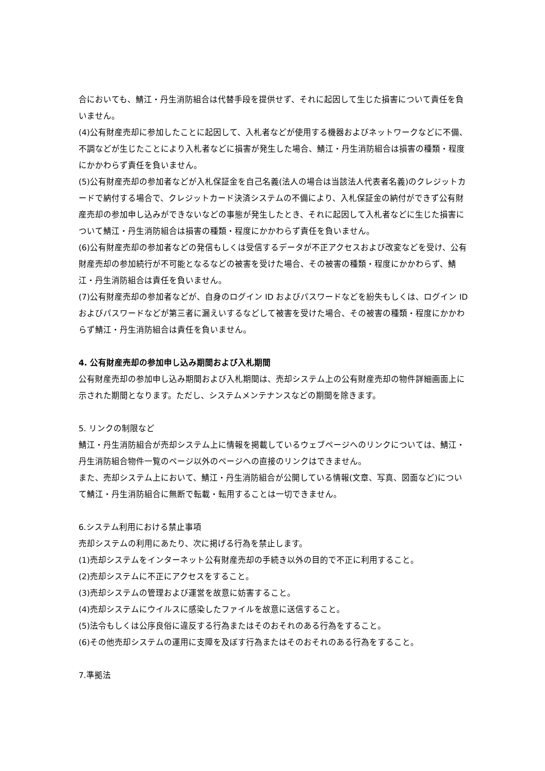合においても、鯖江・丹生消防組合は代替手段を提供せず、それに起因して生じた損害について責任を負いません。
(4)公有財産売却に参加したことに起因して、入札者などが使用する機器およびネットワークなどに不備、不調などが生じたことにより入札者などに損害が発生した場合、鯖江・丹生消防組合は損害の種類・程度にかかわらず責任を負いません。
(5)公有財産売却の参加者などが入札保証金を自己名義(法人の場合は当該法人代表者名義)のクレジットカードで納付する場合で、クレジットカード決済システムの不備により、入札保証金の納付ができず公有財産売却の参加申し込みができないなどの事態が発生したとき、それに起因して入札者などに生じた損害について鯖江・丹生消防組合は損害の種類・程度にかかわらず責任を負いません。
(6)公有財産売却の参加者などの発信もしくは受信するデータが不正アクセスおよび改変などを受け、公有財産売却の参加続行が不可能となるなどの被害を受けた場合、その被害の種類・程度にかかわらず、鯖江・丹生消防組合は責任を負いません。
(7)公有財産売却の参加者などが、自身のログイン ID およびパスワードなどを紛失もしくは、ログイン ID およびパスワードなどが第三者に漏えいするなどして被害を受けた場合、その被害の種類・程度にかかわらず鯖江・丹生消防組合は責任を負いません。
4. 公有財産売却の参加申し込み期間および入札期間
公有財産売却の参加申し込み期間および入札期間は、売却システム上の公有財産売却の物件詳細画面上に示された期間となります。ただし、システムメンテナンスなどの期間を除きます。
5. リンクの制限など
鯖江・丹生消防組合が売却システム上に情報を掲載しているウェブページへのリンクについては、鯖江・丹生消防組合物件一覧のページ以外のページへの直接のリンクはできません。
また、売却システム上において、鯖江・丹生消防組合が公開している情報(文章、写真、図面など)について鯖江・丹生消防組合に無断で転載・転用することは一切できません。
6.システム利用における禁止事項
売却システムの利用にあたり、次に掲げる行為を禁止します。
(1)売却システムをインターネット公有財産売却の手続き以外の目的で不正に利用すること。
(2)売却システムに不正にアクセスをすること。
(3)売却システムの管理および運営を故意に妨害すること。
(4)売却システムにウイルスに感染したファイルを故意に送信すること。
(5)法令もしくは公序良俗に違反する行為またはそのおそれのある行為をすること。
(6)その他売却システムの運用に支障を及ぼす行為またはそのおそれのある行為をすること。
7.準拠法